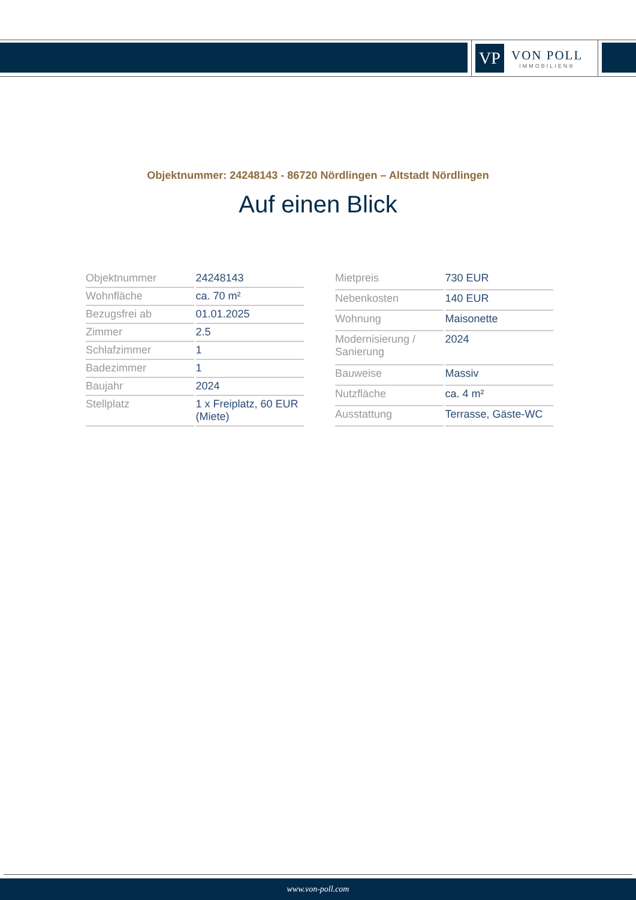VP
VON POLL
IMMOBILIEN®
Objektnummer: 24248143 - 86720 Nördlingen – Altstadt Nördlingen
Auf einen Blick
| Objektnummer | 24248143 |
| Wohnfläche | ca. 70 m² |
| Bezugsfrei ab | 01.01.2025 |
| Zimmer | 2.5 |
| Schlafzimmer | 1 |
| Badezimmer | 1 |
| Baujahr | 2024 |
| Stellplatz | 1 x Freiplatz, 60 EUR (Miete) |
| Mietpreis | 730 EUR |
| Nebenkosten | 140 EUR |
| Wohnung | Maisonette |
| Modernisierung / Sanierung | 2024 |
| Bauweise | Massiv |
| Nutzfläche | ca. 4 m² |
| Ausstattung | Terrasse, Gäste-WC |
www.von-poll.com